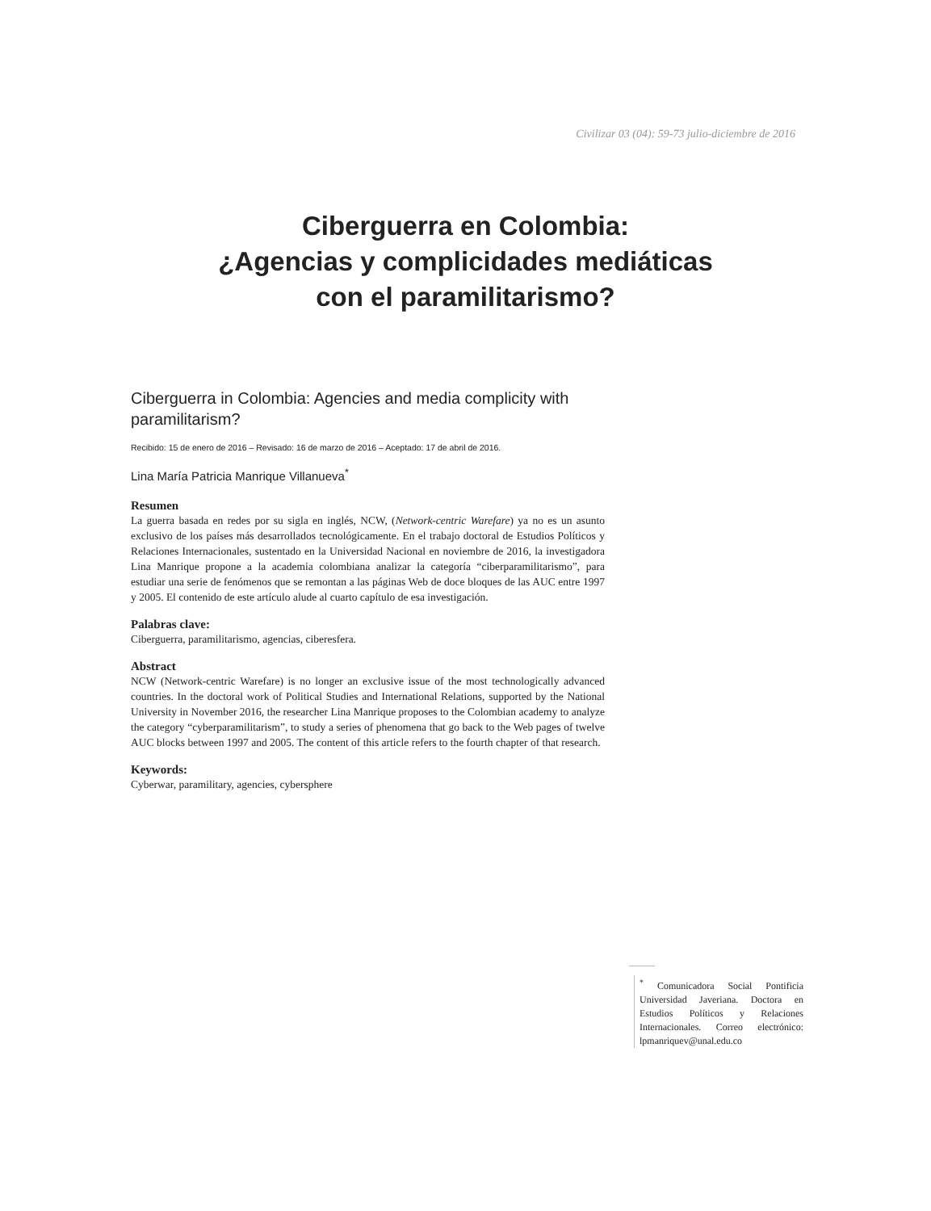Civilizar 03 (04): 59-73 julio-diciembre de 2016
Ciberguerra en Colombia:
¿Agencias y complicidades mediáticas
con el paramilitarismo?
Ciberguerra in Colombia: Agencies and media complicity with paramilitarism?
Recibido: 15 de enero de 2016 – Revisado: 16 de marzo de 2016 – Aceptado: 17 de abril de 2016.
Lina María Patricia Manrique Villanueva<sup>*</sup>
Resumen
La guerra basada en redes por su sigla en inglés, NCW, (Network-centric Warefare) ya no es un asunto exclusivo de los países más desarrollados tecnológicamente. En el trabajo doctoral de Estudios Políticos y Relaciones Internacionales, sustentado en la Universidad Nacional en noviembre de 2016, la investigadora Lina Manrique propone a la academia colombiana analizar la categoría “ciberparamilitarismo”, para estudiar una serie de fenómenos que se remontan a las páginas Web de doce bloques de las AUC entre 1997 y 2005. El contenido de este artículo alude al cuarto capítulo de esa investigación.
Palabras clave:
Ciberguerra, paramilitarismo, agencias, ciberesfera.
Abstract
NCW (Network-centric Warefare) is no longer an exclusive issue of the most technologically advanced countries. In the doctoral work of Political Studies and International Relations, supported by the National University in November 2016, the researcher Lina Manrique proposes to the Colombian academy to analyze the category “cyberparamilitarism”, to study a series of phenomena that go back to the Web pages of twelve AUC blocks between 1997 and 2005. The content of this article refers to the fourth chapter of that research.
Keywords:
Cyberwar, paramilitary, agencies, cybersphere
<sup>*</sup> Comunicadora Social Pontificia Universidad Javeriana. Doctora en Estudios Políticos y Relaciones Internacionales. Correo electrónico: lpmanriquev@unal.edu.co